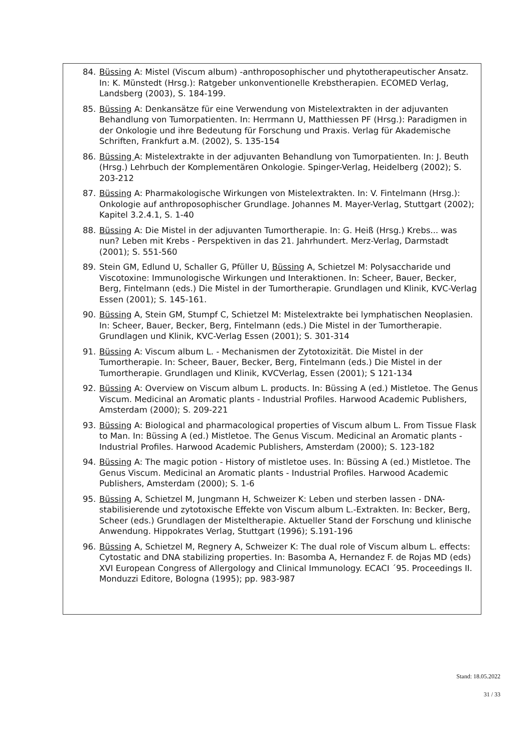84. Büssing A: Mistel (Viscum album) -anthroposophischer und phytotherapeutischer Ansatz. In: K. Münstedt (Hrsg.): Ratgeber unkonventionelle Krebstherapien. ECOMED Verlag, Landsberg (2003), S. 184-199.
85. Büssing A: Denkansätze für eine Verwendung von Mistelextrakten in der adjuvanten Behandlung von Tumorpatienten. In: Herrmann U, Matthiessen PF (Hrsg.): Paradigmen in der Onkologie und ihre Bedeutung für Forschung und Praxis. Verlag für Akademische Schriften, Frankfurt a.M. (2002), S. 135-154
86. Büssing A: Mistelextrakte in der adjuvanten Behandlung von Tumorpatienten. In: J. Beuth (Hrsg.) Lehrbuch der Komplementären Onkologie. Spinger-Verlag, Heidelberg (2002); S. 203-212
87. Büssing A: Pharmakologische Wirkungen von Mistelextrakten. In: V. Fintelmann (Hrsg.): Onkologie auf anthroposophischer Grundlage. Johannes M. Mayer-Verlag, Stuttgart (2002); Kapitel 3.2.4.1, S. 1-40
88. Büssing A: Die Mistel in der adjuvanten Tumortherapie. In: G. Heiß (Hrsg.) Krebs... was nun? Leben mit Krebs - Perspektiven in das 21. Jahrhundert. Merz-Verlag, Darmstadt (2001); S. 551-560
89. Stein GM, Edlund U, Schaller G, Pfüller U, Büssing A, Schietzel M: Polysaccharide und Viscotoxine: Immunologische Wirkungen und Interaktionen. In: Scheer, Bauer, Becker, Berg, Fintelmann (eds.) Die Mistel in der Tumortherapie. Grundlagen und Klinik, KVC-Verlag Essen (2001); S. 145-161.
90. Büssing A, Stein GM, Stumpf C, Schietzel M: Mistelextrakte bei lymphatischen Neoplasien. In: Scheer, Bauer, Becker, Berg, Fintelmann (eds.) Die Mistel in der Tumortherapie. Grundlagen und Klinik, KVC-Verlag Essen (2001); S. 301-314
91. Büssing A: Viscum album L. - Mechanismen der Zytotoxizität. Die Mistel in der Tumortherapie. In: Scheer, Bauer, Becker, Berg, Fintelmann (eds.) Die Mistel in der Tumortherapie. Grundlagen und Klinik, KVCVerlag, Essen (2001); S 121-134
92. Büssing A: Overview on Viscum album L. products. In: Büssing A (ed.) Mistletoe. The Genus Viscum. Medicinal an Aromatic plants - Industrial Profiles. Harwood Academic Publishers, Amsterdam (2000); S. 209-221
93. Büssing A: Biological and pharmacological properties of Viscum album L. From Tissue Flask to Man. In: Büssing A (ed.) Mistletoe. The Genus Viscum. Medicinal an Aromatic plants - Industrial Profiles. Harwood Academic Publishers, Amsterdam (2000); S. 123-182
94. Büssing A: The magic potion - History of mistletoe uses. In: Büssing A (ed.) Mistletoe. The Genus Viscum. Medicinal an Aromatic plants - Industrial Profiles. Harwood Academic Publishers, Amsterdam (2000); S. 1-6
95. Büssing A, Schietzel M, Jungmann H, Schweizer K: Leben und sterben lassen - DNA-stabilisierende und zytotoxische Effekte von Viscum album L.-Extrakten. In: Becker, Berg, Scheer (eds.) Grundlagen der Misteltherapie. Aktueller Stand der Forschung und klinische Anwendung. Hippokrates Verlag, Stuttgart (1996); S.191-196
96. Büssing A, Schietzel M, Regnery A, Schweizer K: The dual role of Viscum album L. effects: Cytostatic and DNA stabilizing properties. In: Basomba A, Hernandez F. de Rojas MD (eds) XVI European Congress of Allergology and Clinical Immunology. ECACI ´95. Proceedings II. Monduzzi Editore, Bologna (1995); pp. 983-987
Stand: 18.05.2022
31 / 33